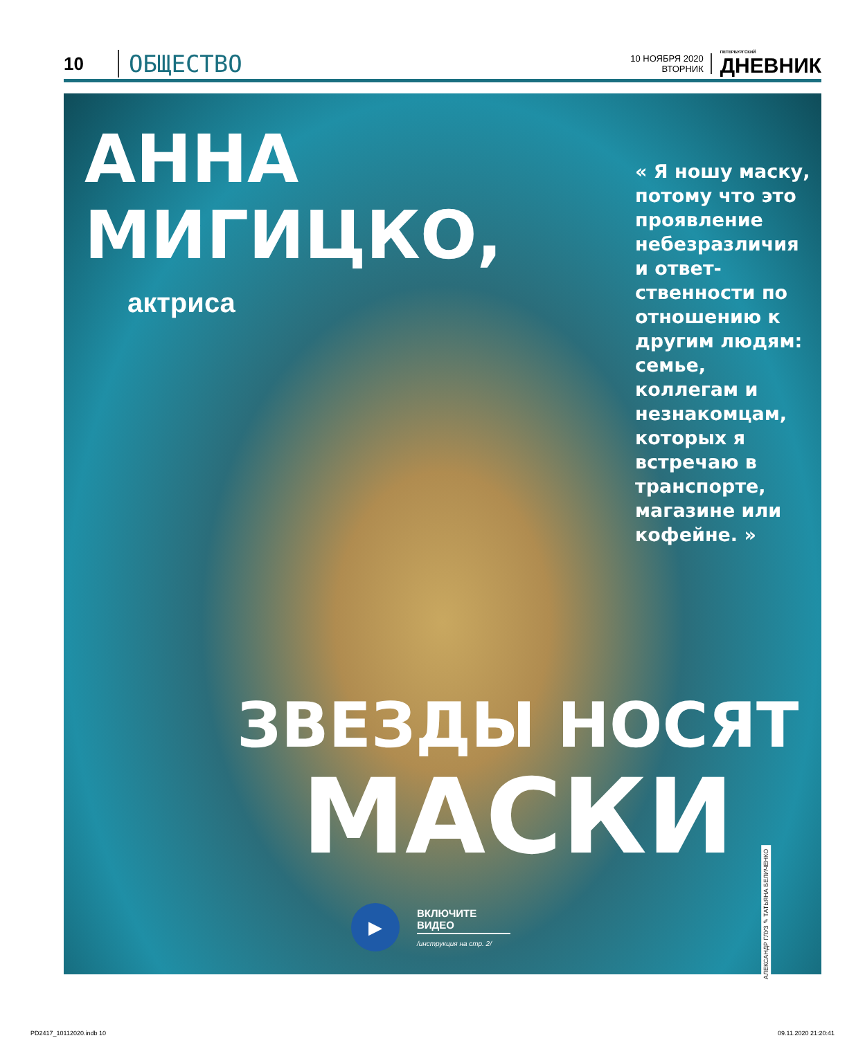10
ОБЩЕСТВО
10 НОЯБРЯ 2020
ВТОРНИК
ПЕТЕРБУРГСКИЙ
ДНЕВНИК
АННА
МИГИЦКО,
актриса
« Я ношу маску, потому что это про­явление небез­различия и ответ­ственности по отношению к другим людям: семье, коллегам и незнакомцам, которых я встре­чаю в транс­порте, магазине или кофейне. »
ЗВЕЗДЫ НОСЯТ
МАСКИ
▶
ВКЛЮЧИТЕ ВИДЕО
/инструкция на стр. 2/
АЛЕКСАНДР ГЛУЗ ✎ ТАТЬЯНА БЕЛИЧЕНКО
PD2417_10112020.indb 10 09.11.2020 21:20:41